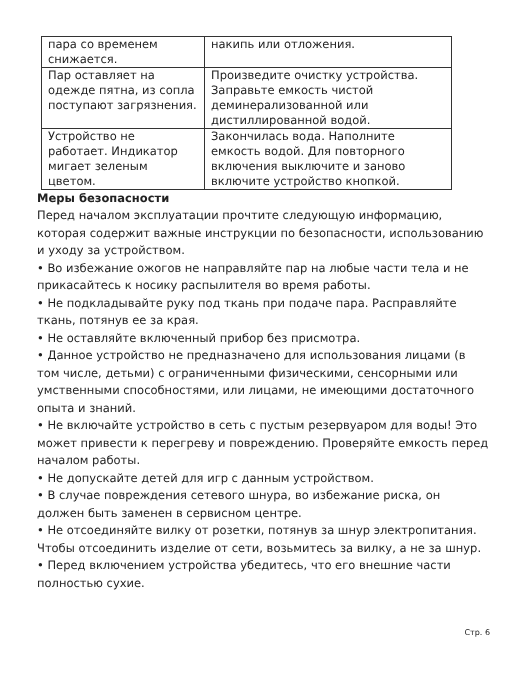| пара со временем снижается. | накипь или отложения. |
| Пар оставляет на одежде пятна, из сопла поступают загрязнения. | Произведите очистку устройства. Заправьте емкость чистой деминерализованной или дистиллированной водой. |
| Устройство не работает. Индикатор мигает зеленым цветом. | Закончилась вода. Наполните емкость водой. Для повторного включения выключите и заново включите устройство кнопкой. |
Меры безопасности
Перед началом эксплуатации прочтите следующую информацию, которая содержит важные инструкции по безопасности, использованию и уходу за устройством.
• Во избежание ожогов не направляйте пар на любые части тела и не прикасайтесь к носику распылителя во время работы.
• Не подкладывайте руку под ткань при подаче пара. Расправляйте ткань, потянув ее за края.
• Не оставляйте включенный прибор без присмотра.
• Данное устройство не предназначено для использования лицами (в том числе, детьми) с ограниченными физическими, сенсорными или умственными способностями, или лицами, не имеющими достаточного опыта и знаний.
• Не включайте устройство в сеть с пустым резервуаром для воды! Это может привести к перегреву и повреждению. Проверяйте емкость перед началом работы.
• Не допускайте детей для игр с данным устройством.
• В случае повреждения сетевого шнура, во избежание риска, он должен быть заменен в сервисном центре.
• Не отсоединяйте вилку от розетки, потянув за шнур электропитания. Чтобы отсоединить изделие от сети, возьмитесь за вилку, а не за шнур.
• Перед включением устройства убедитесь, что его внешние части полностью сухие.
Стр. 6